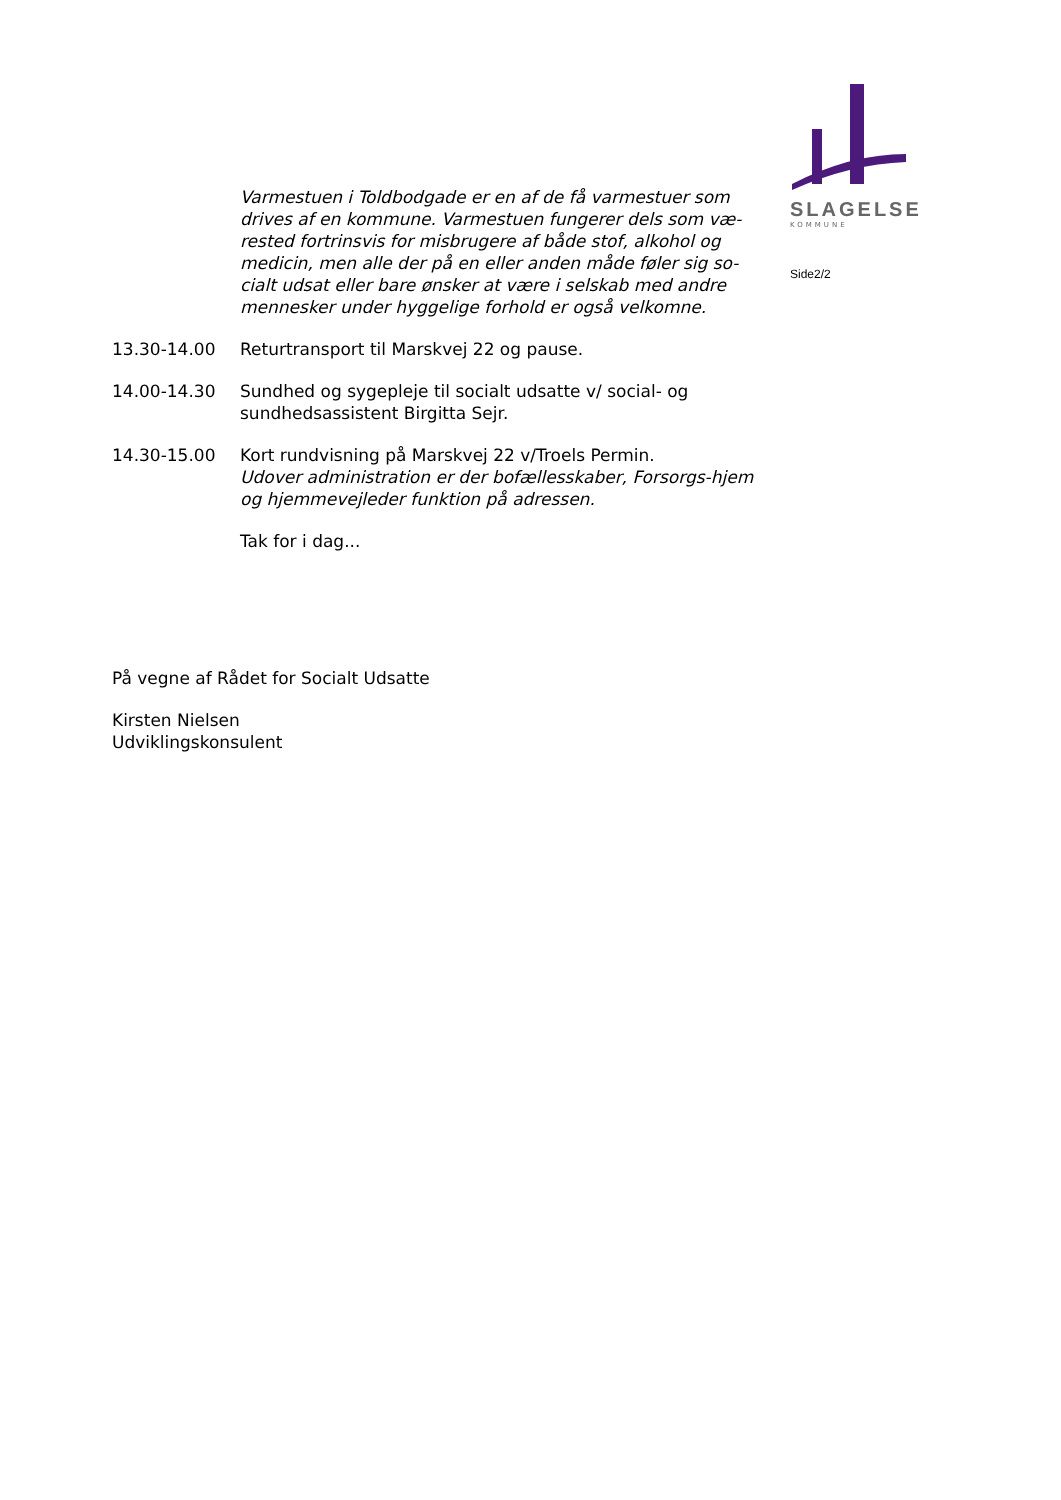SLAGELSE
KOMMUNE
Side2/2
Varmestuen i Toldbodgade er en af de få varmestuer som drives af en kommune. Varmestuen fungerer dels som væ-rested fortrinsvis for misbrugere af både stof, alkohol og medicin, men alle der på en eller anden måde føler sig so-cialt udsat eller bare ønsker at være i selskab med andre mennesker under hyggelige forhold er også velkomne.
13.30-14.00 Returtransport til Marskvej 22 og pause.
14.00-14.30 Sundhed og sygepleje til socialt udsatte v/ social- og sundhedsassistent Birgitta Sejr.
14.30-15.00 Kort rundvisning på Marskvej 22 v/Troels Permin.
Udover administration er der bofællesskaber, Forsorgs-hjem og hjemmevejleder funktion på adressen.
Tak for i dag...
På vegne af Rådet for Socialt Udsatte
Kirsten Nielsen
Udviklingskonsulent